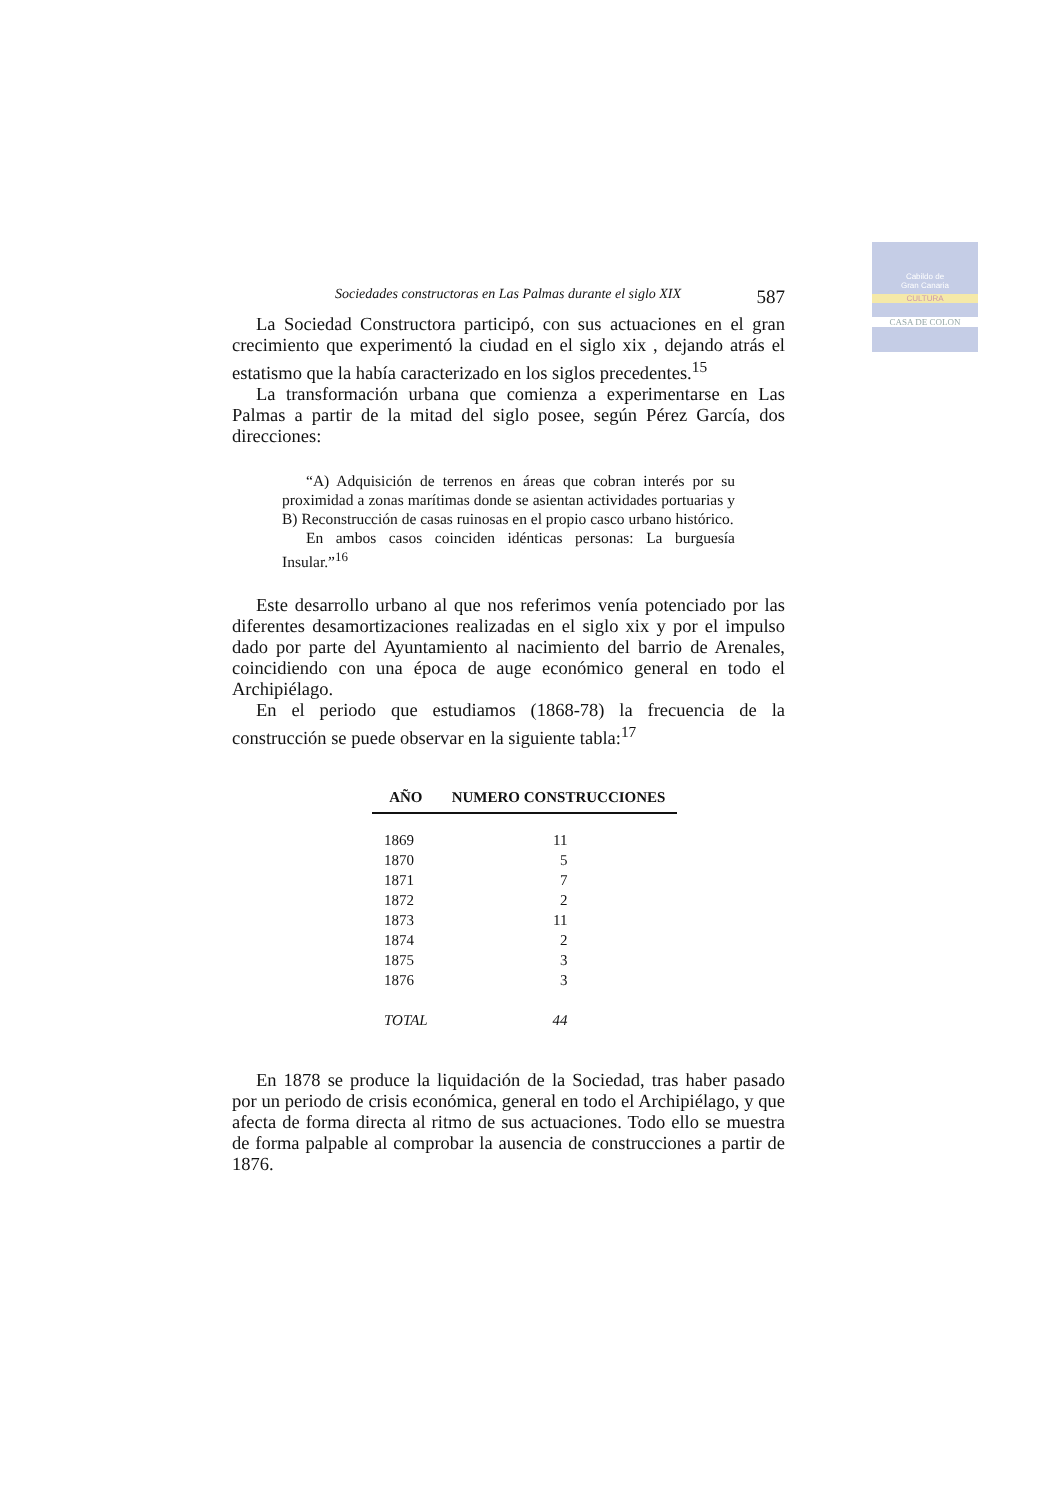Cabildo de
Gran Canaria
CULTURA
CASA DE COLON
Sociedades constructoras en Las Palmas durante el siglo XIX 587
La Sociedad Constructora participó, con sus actuaciones en el gran crecimiento que experimentó la ciudad en el siglo xix , dejando atrás el estatismo que la había caracterizado en los siglos precedentes.<sup>15</sup>
La transformación urbana que comienza a experimentarse en Las Palmas a partir de la mitad del siglo posee, según Pérez García, dos direcciones:
“A) Adquisición de terrenos en áreas que cobran interés por su proximidad a zonas marítimas donde se asientan actividades portuarias y B) Reconstrucción de casas ruinosas en el propio casco urbano histórico.
En ambos casos coinciden idénticas personas: La burguesía Insular.”<sup>16</sup>
Este desarrollo urbano al que nos referimos venía potenciado por las diferentes desamortizaciones realizadas en el siglo xix y por el impulso dado por parte del Ayuntamiento al nacimiento del barrio de Arenales, coincidiendo con una época de auge económico general en todo el Archipiélago.
En el periodo que estudiamos (1868-78) la frecuencia de la construcción se puede observar en la siguiente tabla:<sup>17</sup>
| AÑO | NUMERO CONSTRUCCIONES |
| --- | --- |
| 1869 | 11 |
| 1870 | 5 |
| 1871 | 7 |
| 1872 | 2 |
| 1873 | 11 |
| 1874 | 2 |
| 1875 | 3 |
| 1876 | 3 |
| TOTAL | 44 |
En 1878 se produce la liquidación de la Sociedad, tras haber pasado por un periodo de crisis económica, general en todo el Archipiélago, y que afecta de forma directa al ritmo de sus actuaciones. Todo ello se muestra de forma palpable al comprobar la ausencia de construcciones a partir de 1876.